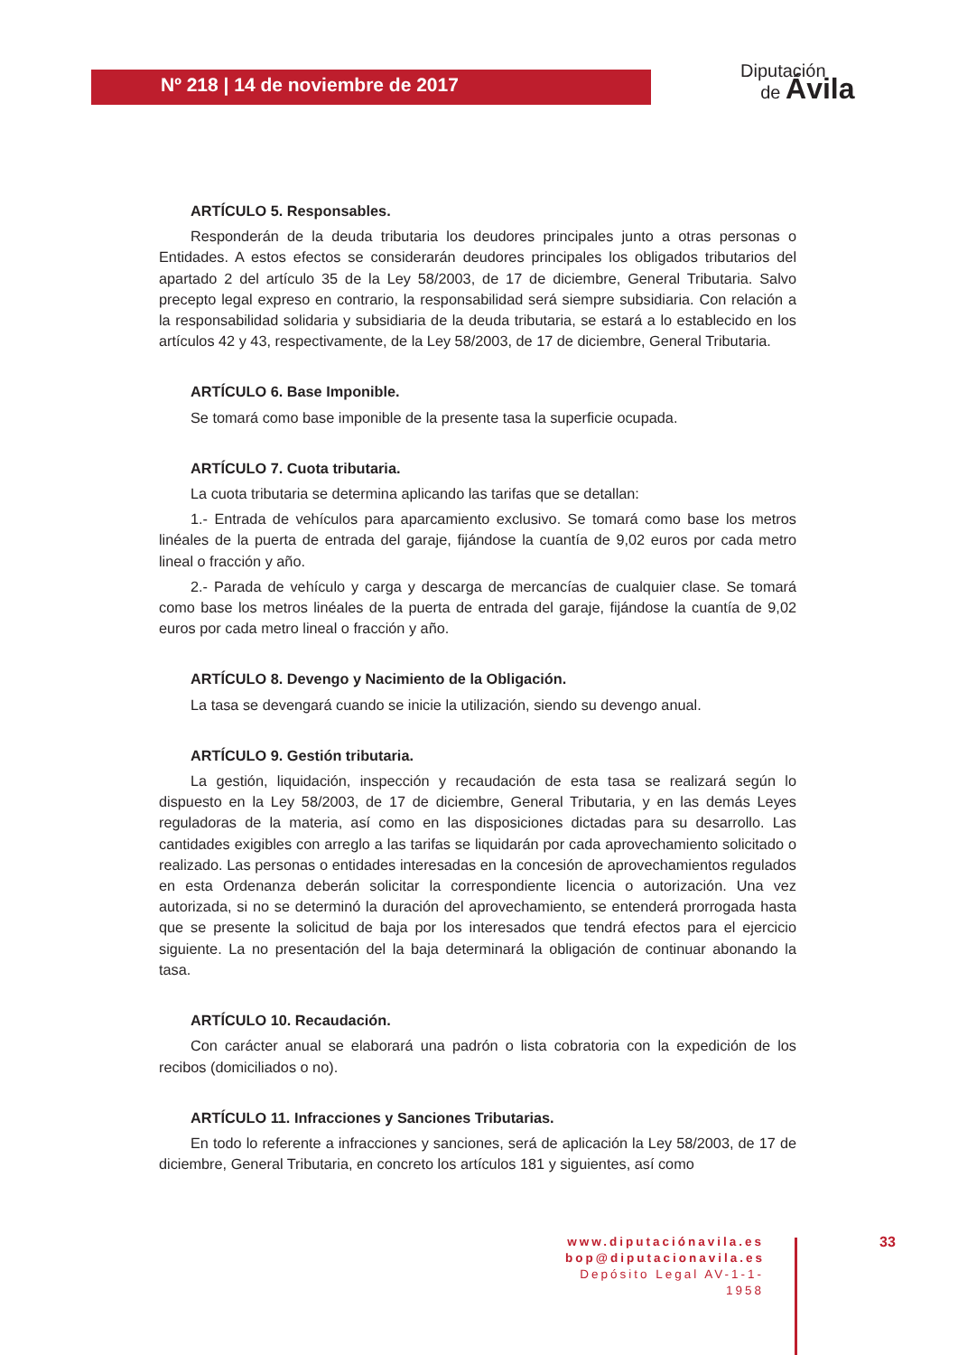Nº 218 | 14 de noviembre de 2017
Diputación
de Ávila
ARTÍCULO 5. Responsables.
Responderán de la deuda tributaria los deudores principales junto a otras personas o Entidades. A estos efectos se considerarán deudores principales los obligados tributarios del apartado 2 del artículo 35 de la Ley 58/2003, de 17 de diciembre, General Tributaria. Salvo precepto legal expreso en contrario, la responsabilidad será siempre subsidiaria. Con relación a la responsabilidad solidaria y subsidiaria de la deuda tributaria, se estará a lo establecido en los artículos 42 y 43, respectivamente, de la Ley 58/2003, de 17 de diciembre, General Tributaria.
ARTÍCULO 6. Base Imponible.
Se tomará como base imponible de la presente tasa la superficie ocupada.
ARTÍCULO 7. Cuota tributaria.
La cuota tributaria se determina aplicando las tarifas que se detallan:
1.- Entrada de vehículos para aparcamiento exclusivo. Se tomará como base los metros linéales de la puerta de entrada del garaje, fijándose la cuantía de 9,02 euros por cada metro lineal o fracción y año.
2.- Parada de vehículo y carga y descarga de mercancías de cualquier clase. Se tomará como base los metros linéales de la puerta de entrada del garaje, fijándose la cuantía de 9,02 euros por cada metro lineal o fracción y año.
ARTÍCULO 8. Devengo y Nacimiento de la Obligación.
La tasa se devengará cuando se inicie la utilización, siendo su devengo anual.
ARTÍCULO 9. Gestión tributaria.
La gestión, liquidación, inspección y recaudación de esta tasa se realizará según lo dispuesto en la Ley 58/2003, de 17 de diciembre, General Tributaria, y en las demás Leyes reguladoras de la materia, así como en las disposiciones dictadas para su desarrollo. Las cantidades exigibles con arreglo a las tarifas se liquidarán por cada aprovechamiento solicitado o realizado. Las personas o entidades interesadas en la concesión de aprovechamientos regulados en esta Ordenanza deberán solicitar la correspondiente licencia o autorización. Una vez autorizada, si no se determinó la duración del aprovechamiento, se entenderá prorrogada hasta que se presente la solicitud de baja por los interesados que tendrá efectos para el ejercicio siguiente. La no presentación del la baja determinará la obligación de continuar abonando la tasa.
ARTÍCULO 10. Recaudación.
Con carácter anual se elaborará una padrón o lista cobratoria con la expedición de los recibos (domiciliados o no).
ARTÍCULO 11. Infracciones y Sanciones Tributarias.
En todo lo referente a infracciones y sanciones, será de aplicación la Ley 58/2003, de 17 de diciembre, General Tributaria, en concreto los artículos 181 y siguientes, así como
www.diputaciónavila.es
bop@diputacionavila.es
Depósito Legal AV-1-1-1958
33